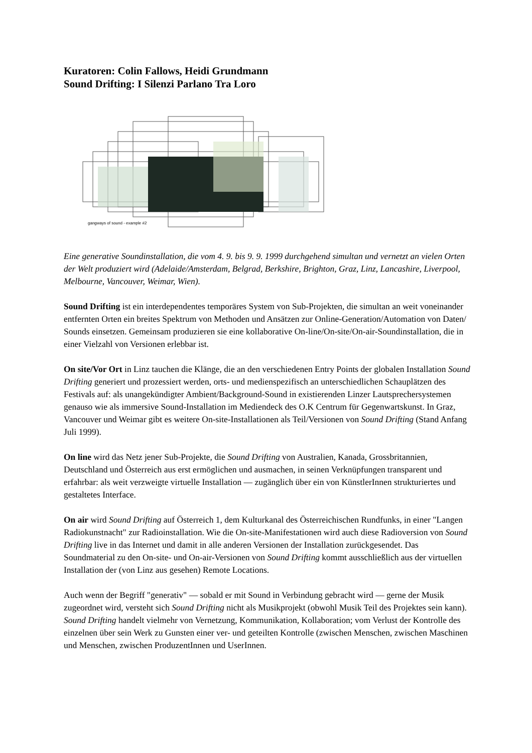Kuratoren: Colin Fallows, Heidi Grundmann
Sound Drifting: I Silenzi Parlano Tra Loro
gangways of sound - example #2
Eine generative Soundinstallation, die vom 4. 9. bis 9. 9. 1999 durchgehend simultan und vernetzt an vielen Orten der Welt produziert wird (Adelaide/Amsterdam, Belgrad, Berkshire, Brighton, Graz, Linz, Lancashire, Liverpool, Melbourne, Vancouver, Weimar, Wien).
Sound Drifting ist ein interdependentes temporäres System von Sub-Projekten, die simultan an weit voneinander entfernten Orten ein breites Spektrum von Methoden und Ansätzen zur Online-Generation/Automation von Daten/ Sounds einsetzen. Gemeinsam produzieren sie eine kollaborative On-line/On-site/On-air-Soundinstallation, die in einer Vielzahl von Versionen erlebbar ist.
On site/Vor Ort in Linz tauchen die Klänge, die an den verschiedenen Entry Points der globalen Installation Sound Drifting generiert und prozessiert werden, orts- und medienspezifisch an unterschiedlichen Schauplätzen des Festivals auf: als unangekündigter Ambient/Background-Sound in existierenden Linzer Lautsprechersystemen genauso wie als immersive Sound-Installation im Mediendeck des O.K Centrum für Gegenwartskunst. In Graz, Vancouver und Weimar gibt es weitere On-site-Installationen als Teil/Versionen von Sound Drifting (Stand Anfang Juli 1999).
On line wird das Netz jener Sub-Projekte, die Sound Drifting von Australien, Kanada, Grossbritannien, Deutschland und Österreich aus erst ermöglichen und ausmachen, in seinen Verknüpfungen transparent und erfahrbar: als weit verzweigte virtuelle Installation — zugänglich über ein von KünstlerInnen strukturiertes und gestaltetes Interface.
On air wird Sound Drifting auf Österreich 1, dem Kulturkanal des Österreichischen Rundfunks, in einer "Langen Radiokunstnacht" zur Radioinstallation. Wie die On-site-Manifestationen wird auch diese Radioversion von Sound Drifting live in das Internet und damit in alle anderen Versionen der Installation zurückgesendet. Das Soundmaterial zu den On-site- und On-air-Versionen von Sound Drifting kommt ausschließlich aus der virtuellen Installation der (von Linz aus gesehen) Remote Locations.
Auch wenn der Begriff "generativ" — sobald er mit Sound in Verbindung gebracht wird — gerne der Musik zugeordnet wird, versteht sich Sound Drifting nicht als Musikprojekt (obwohl Musik Teil des Projektes sein kann). Sound Drifting handelt vielmehr von Vernetzung, Kommunikation, Kollaboration; vom Verlust der Kontrolle des einzelnen über sein Werk zu Gunsten einer ver- und geteilten Kontrolle (zwischen Menschen, zwischen Maschinen und Menschen, zwischen ProduzentInnen und UserInnen.